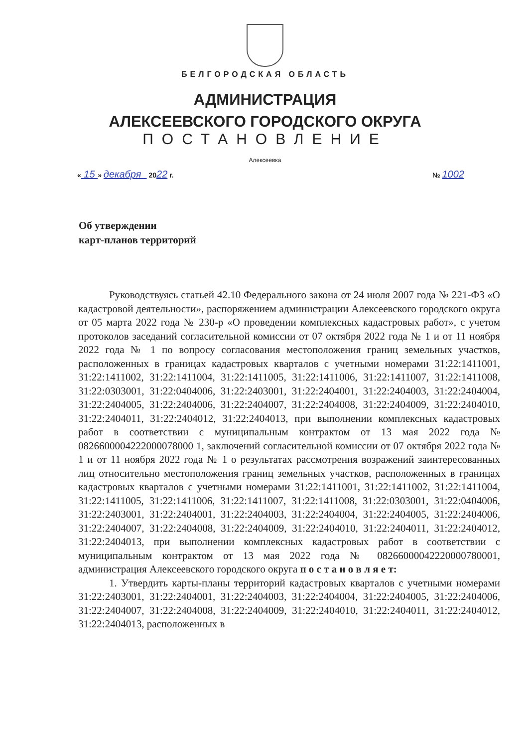БЕЛГОРОДСКАЯ ОБЛАСТЬ
АДМИНИСТРАЦИЯ
АЛЕКСЕЕВСКОГО ГОРОДСКОГО ОКРУГА
ПОСТАНОВЛЕНИЕ
Алексеевка
« 15 » декабря 2022 г. № 1002
Об утверждении
карт-планов территорий
Руководствуясь статьей 42.10 Федерального закона от 24 июля 2007 года № 221-ФЗ «О кадастровой деятельности», распоряжением администрации Алексеевского городского округа от 05 марта 2022 года № 230-р «О проведении комплексных кадастровых работ», с учетом протоколов заседаний согласительной комиссии от 07 октября 2022 года № 1 и от 11 ноября 2022 года № 1 по вопросу согласования местоположения границ земельных участков, расположенных в границах кадастровых кварталов с учетными номерами 31:22:1411001, 31:22:1411002, 31:22:1411004, 31:22:1411005, 31:22:1411006, 31:22:1411007, 31:22:1411008, 31:22:0303001, 31:22:0404006, 31:22:2403001, 31:22:2404001, 31:22:2404003, 31:22:2404004, 31:22:2404005, 31:22:2404006, 31:22:2404007, 31:22:2404008, 31:22:2404009, 31:22:2404010, 31:22:2404011, 31:22:2404012, 31:22:2404013, при выполнении комплексных кадастровых работ в соответствии с муниципальным контрактом от 13 мая 2022 года № 0826600004222000078000 1, заключений согласительной комиссии от 07 октября 2022 года № 1 и от 11 ноября 2022 года № 1 о результатах рассмотрения возражений заинтересованных лиц относительно местоположения границ земельных участков, расположенных в границах кадастровых кварталов с учетными номерами 31:22:1411001, 31:22:1411002, 31:22:1411004, 31:22:1411005, 31:22:1411006, 31:22:1411007, 31:22:1411008, 31:22:0303001, 31:22:0404006, 31:22:2403001, 31:22:2404001, 31:22:2404003, 31:22:2404004, 31:22:2404005, 31:22:2404006, 31:22:2404007, 31:22:2404008, 31:22:2404009, 31:22:2404010, 31:22:2404011, 31:22:2404012, 31:22:2404013, при выполнении комплексных кадастровых работ в соответствии с муниципальным контрактом от 13 мая 2022 года № 08266000042220000780001, администрация Алексеевского городского округа п о с т а н о в л я е т:
1. Утвердить карты-планы территорий кадастровых кварталов с учетными номерами 31:22:2403001, 31:22:2404001, 31:22:2404003, 31:22:2404004, 31:22:2404005, 31:22:2404006, 31:22:2404007, 31:22:2404008, 31:22:2404009, 31:22:2404010, 31:22:2404011, 31:22:2404012, 31:22:2404013, расположенных в